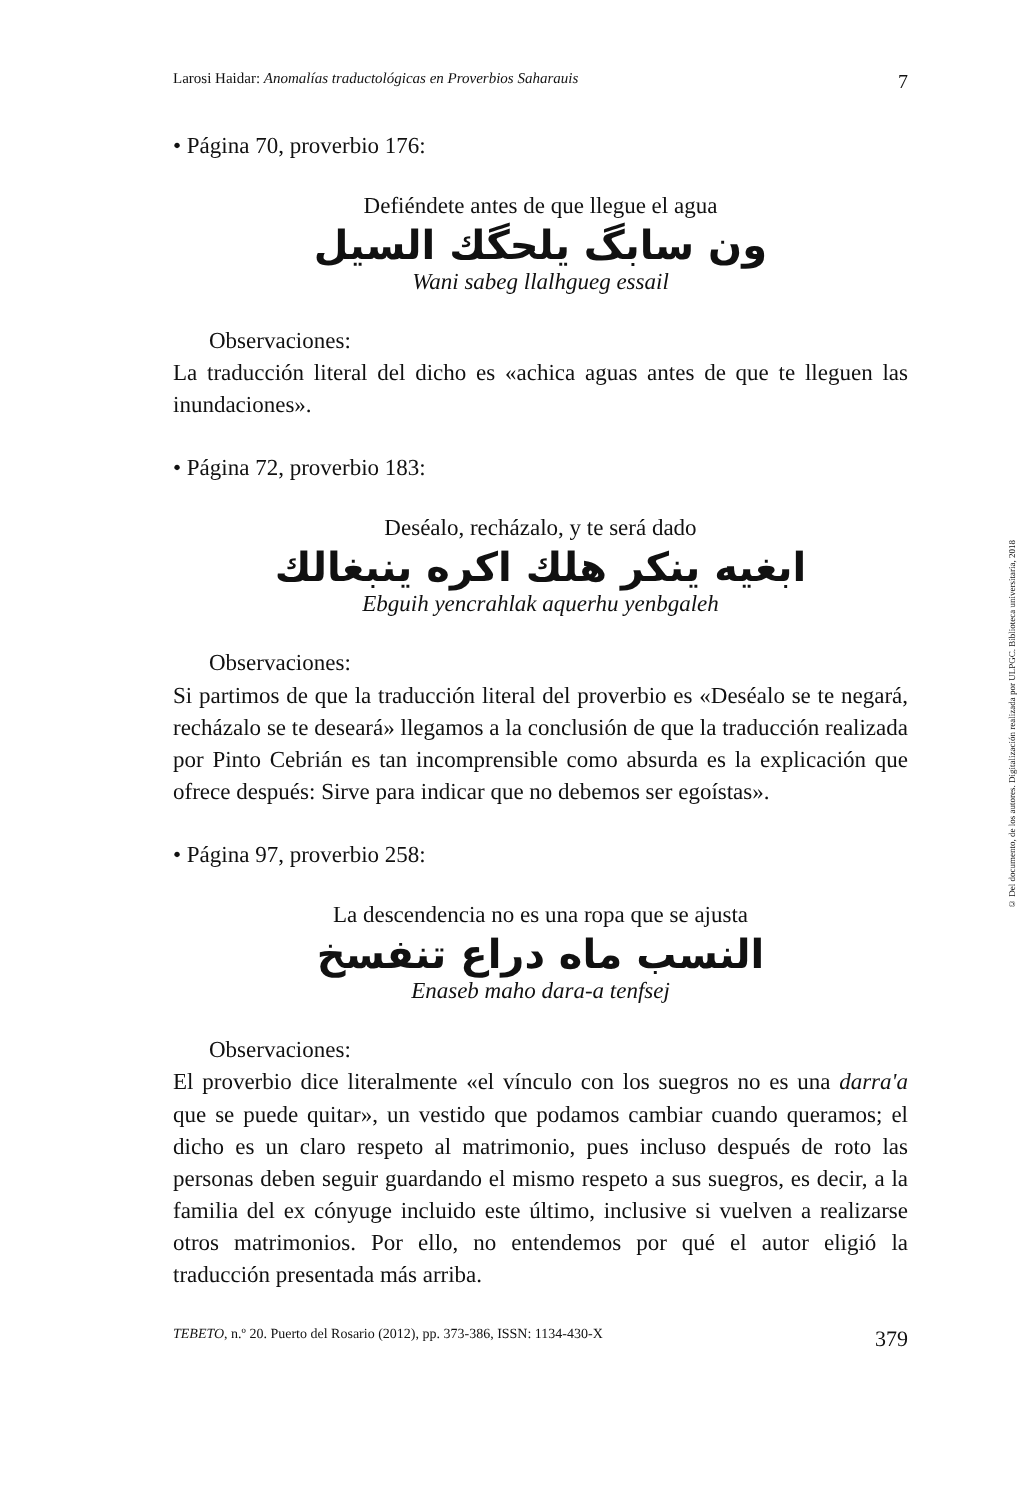Larosi Haidar: Anomalías traductológicas en Proverbios Saharauis 7
• Página 70, proverbio 176:
Defiéndete antes de que llegue el agua
ون سابگ يلحگك السيل
Wani sabeg llalhgueg essail
Observaciones:
La traducción literal del dicho es «achica aguas antes de que te lleguen las inundaciones».
• Página 72, proverbio 183:
Deséalo, recházalo, y te será dado
ابغيه ينكر هلك اكره ينبغالك
Ebguih yencrahlak aquerhu yenbgaleh
Observaciones:
Si partimos de que la traducción literal del proverbio es «Deséalo se te negará, recházalo se te deseará» llegamos a la conclusión de que la traducción realizada por Pinto Cebrián es tan incomprensible como absurda es la explicación que ofrece después: Sirve para indicar que no debemos ser egoístas».
• Página 97, proverbio 258:
La descendencia no es una ropa que se ajusta
النسب ماه دراع تنفسخ
Enaseb maho dara-a tenfsej
Observaciones:
El proverbio dice literalmente «el vínculo con los suegros no es una darra'a que se puede quitar», un vestido que podamos cambiar cuando queramos; el dicho es un claro respeto al matrimonio, pues incluso después de roto las personas deben seguir guardando el mismo respeto a sus suegros, es decir, a la familia del ex cónyuge incluido este último, inclusive si vuelven a realizarse otros matrimonios. Por ello, no entendemos por qué el autor eligió la traducción presentada más arriba.
TEBETO, n.º 20. Puerto del Rosario (2012), pp. 373-386, ISSN: 1134-430-X 379
© Del documento, de los autores. Digitalización realizada por ULPGC. Biblioteca universitaria, 2018